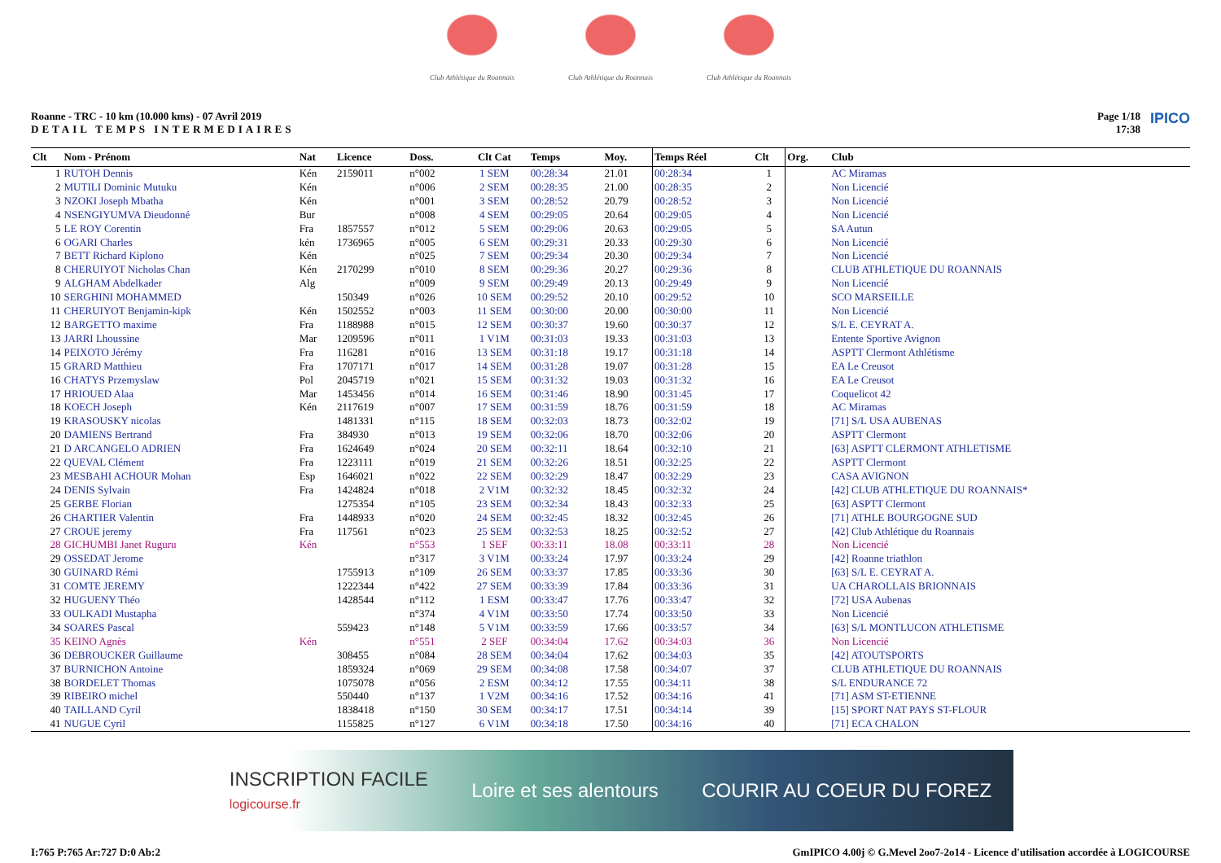Club Athlétique du Roannais
Club Athlétique du Roannais
Club Athlétique du Roannais
Roanne - TRC - 10 km (10.000 kms) - 07 Avril 2019
DETAIL TEMPS INTERMEDIAIRES
Page 1/18
17:38
IPICO
| Clt | Nom - Prénom | Nat | Licence | Doss. | Clt Cat | Temps | Moy. | Temps Réel | Clt | Org. | Club |
| --- | --- | --- | --- | --- | --- | --- | --- | --- | --- | --- | --- |
| 1 | RUTOH Dennis | Kén | 2159011 | n°002 | 1 SEM | 00:28:34 | 21.01 | 00:28:34 | 1 | | AC Miramas |
| 2 | MUTILI Dominic Mutuku | Kén | | n°006 | 2 SEM | 00:28:35 | 21.00 | 00:28:35 | 2 | | Non Licencié |
| 3 | NZOKI Joseph Mbatha | Kén | | n°001 | 3 SEM | 00:28:52 | 20.79 | 00:28:52 | 3 | | Non Licencié |
| 4 | NSENGIYUMVA Dieudonné | Bur | | n°008 | 4 SEM | 00:29:05 | 20.64 | 00:29:05 | 4 | | Non Licencié |
| 5 | LE ROY Corentin | Fra | 1857557 | n°012 | 5 SEM | 00:29:06 | 20.63 | 00:29:05 | 5 | | SA Autun |
| 6 | OGARI Charles | kén | 1736965 | n°005 | 6 SEM | 00:29:31 | 20.33 | 00:29:30 | 6 | | Non Licencié |
| 7 | BETT Richard Kiplono | Kén | | n°025 | 7 SEM | 00:29:34 | 20.30 | 00:29:34 | 7 | | Non Licencié |
| 8 | CHERUIYOT Nicholas Chan | Kén | 2170299 | n°010 | 8 SEM | 00:29:36 | 20.27 | 00:29:36 | 8 | | CLUB ATHLETIQUE DU ROANNAIS |
| 9 | ALGHAM Abdelkader | Alg | | n°009 | 9 SEM | 00:29:49 | 20.13 | 00:29:49 | 9 | | Non Licencié |
| 10 | SERGHINI MOHAMMED | | 150349 | n°026 | 10 SEM | 00:29:52 | 20.10 | 00:29:52 | 10 | | SCO MARSEILLE |
| 11 | CHERUIYOT Benjamin-kipk | Kén | 1502552 | n°003 | 11 SEM | 00:30:00 | 20.00 | 00:30:00 | 11 | | Non Licencié |
| 12 | BARGETTO maxime | Fra | 1188988 | n°015 | 12 SEM | 00:30:37 | 19.60 | 00:30:37 | 12 | | S/L E. CEYRAT A. |
| 13 | JARRI Lhoussine | Mar | 1209596 | n°011 | 1 V1M | 00:31:03 | 19.33 | 00:31:03 | 13 | | Entente Sportive Avignon |
| 14 | PEIXOTO Jérémy | Fra | 116281 | n°016 | 13 SEM | 00:31:18 | 19.17 | 00:31:18 | 14 | | ASPTT Clermont Athlétisme |
| 15 | GRARD Matthieu | Fra | 1707171 | n°017 | 14 SEM | 00:31:28 | 19.07 | 00:31:28 | 15 | | EA Le Creusot |
| 16 | CHATYS Przemyslaw | Pol | 2045719 | n°021 | 15 SEM | 00:31:32 | 19.03 | 00:31:32 | 16 | | EA Le Creusot |
| 17 | HRIOUED Alaa | Mar | 1453456 | n°014 | 16 SEM | 00:31:46 | 18.90 | 00:31:45 | 17 | | Coquelicot 42 |
| 18 | KOECH Joseph | Kén | 2117619 | n°007 | 17 SEM | 00:31:59 | 18.76 | 00:31:59 | 18 | | AC Miramas |
| 19 | KRASOUSKY nicolas | | 1481331 | n°115 | 18 SEM | 00:32:03 | 18.73 | 00:32:02 | 19 | | [71] S/L USA AUBENAS |
| 20 | DAMIENS Bertrand | Fra | 384930 | n°013 | 19 SEM | 00:32:06 | 18.70 | 00:32:06 | 20 | | ASPTT Clermont |
| 21 | D ARCANGELO ADRIEN | Fra | 1624649 | n°024 | 20 SEM | 00:32:11 | 18.64 | 00:32:10 | 21 | | [63] ASPTT CLERMONT ATHLETISME |
| 22 | QUEVAL Clément | Fra | 1223111 | n°019 | 21 SEM | 00:32:26 | 18.51 | 00:32:25 | 22 | | ASPTT Clermont |
| 23 | MESBAHI ACHOUR Mohan | Esp | 1646021 | n°022 | 22 SEM | 00:32:29 | 18.47 | 00:32:29 | 23 | | CASA AVIGNON |
| 24 | DENIS Sylvain | Fra | 1424824 | n°018 | 2 V1M | 00:32:32 | 18.45 | 00:32:32 | 24 | | [42] CLUB ATHLETIQUE DU ROANNAIS* |
| 25 | GERBE Florian | | 1275354 | n°105 | 23 SEM | 00:32:34 | 18.43 | 00:32:33 | 25 | | [63] ASPTT Clermont |
| 26 | CHARTIER Valentin | Fra | 1448933 | n°020 | 24 SEM | 00:32:45 | 18.32 | 00:32:45 | 26 | | [71] ATHLE BOURGOGNE SUD |
| 27 | CROUE jeremy | Fra | 117561 | n°023 | 25 SEM | 00:32:53 | 18.25 | 00:32:52 | 27 | | [42] Club Athlétique du Roannais |
| 28 | GICHUMBI Janet Ruguru | Kén | | n°553 | 1 SEF | 00:33:11 | 18.08 | 00:33:11 | 28 | | Non Licencié |
| 29 | OSSEDAT Jerome | | | n°317 | 3 V1M | 00:33:24 | 17.97 | 00:33:24 | 29 | | [42] Roanne triathlon |
| 30 | GUINARD Rémi | | 1755913 | n°109 | 26 SEM | 00:33:37 | 17.85 | 00:33:36 | 30 | | [63] S/L E. CEYRAT A. |
| 31 | COMTE JEREMY | | 1222344 | n°422 | 27 SEM | 00:33:39 | 17.84 | 00:33:36 | 31 | | UA CHAROLLAIS BRIONNAIS |
| 32 | HUGUENY Théo | | 1428544 | n°112 | 1 ESM | 00:33:47 | 17.76 | 00:33:47 | 32 | | [72] USA Aubenas |
| 33 | OULKADI Mustapha | | | n°374 | 4 V1M | 00:33:50 | 17.74 | 00:33:50 | 33 | | Non Licencié |
| 34 | SOARES Pascal | | 559423 | n°148 | 5 V1M | 00:33:59 | 17.66 | 00:33:57 | 34 | | [63] S/L MONTLUCON ATHLETISME |
| 35 | KEINO Agnès | Kén | | n°551 | 2 SEF | 00:34:04 | 17.62 | 00:34:03 | 36 | | Non Licencié |
| 36 | DEBROUCKER Guillaume | | 308455 | n°084 | 28 SEM | 00:34:04 | 17.62 | 00:34:03 | 35 | | [42] ATOUTSPORTS |
| 37 | BURNICHON Antoine | | 1859324 | n°069 | 29 SEM | 00:34:08 | 17.58 | 00:34:07 | 37 | | CLUB ATHLETIQUE DU ROANNAIS |
| 38 | BORDELET Thomas | | 1075078 | n°056 | 2 ESM | 00:34:12 | 17.55 | 00:34:11 | 38 | | S/L ENDURANCE 72 |
| 39 | RIBEIRO michel | | 550440 | n°137 | 1 V2M | 00:34:16 | 17.52 | 00:34:16 | 41 | | [71] ASM ST-ETIENNE |
| 40 | TAILLAND Cyril | | 1838418 | n°150 | 30 SEM | 00:34:17 | 17.51 | 00:34:14 | 39 | | [15] SPORT NAT PAYS ST-FLOUR |
| 41 | NUGUE Cyril | | 1155825 | n°127 | 6 V1M | 00:34:18 | 17.50 | 00:34:16 | 40 | | [71] ECA CHALON |
INSCRIPTION FACILE
logicourse.fr Loire et ses alentours COURIR AU COEUR DU FOREZ
I:765 P:765 Ar:727 D:0 Ab:2 GmIPICO 4.00j © G.Mevel 2oo7-2o14 - Licence d'utilisation accordée à LOGICOURSE